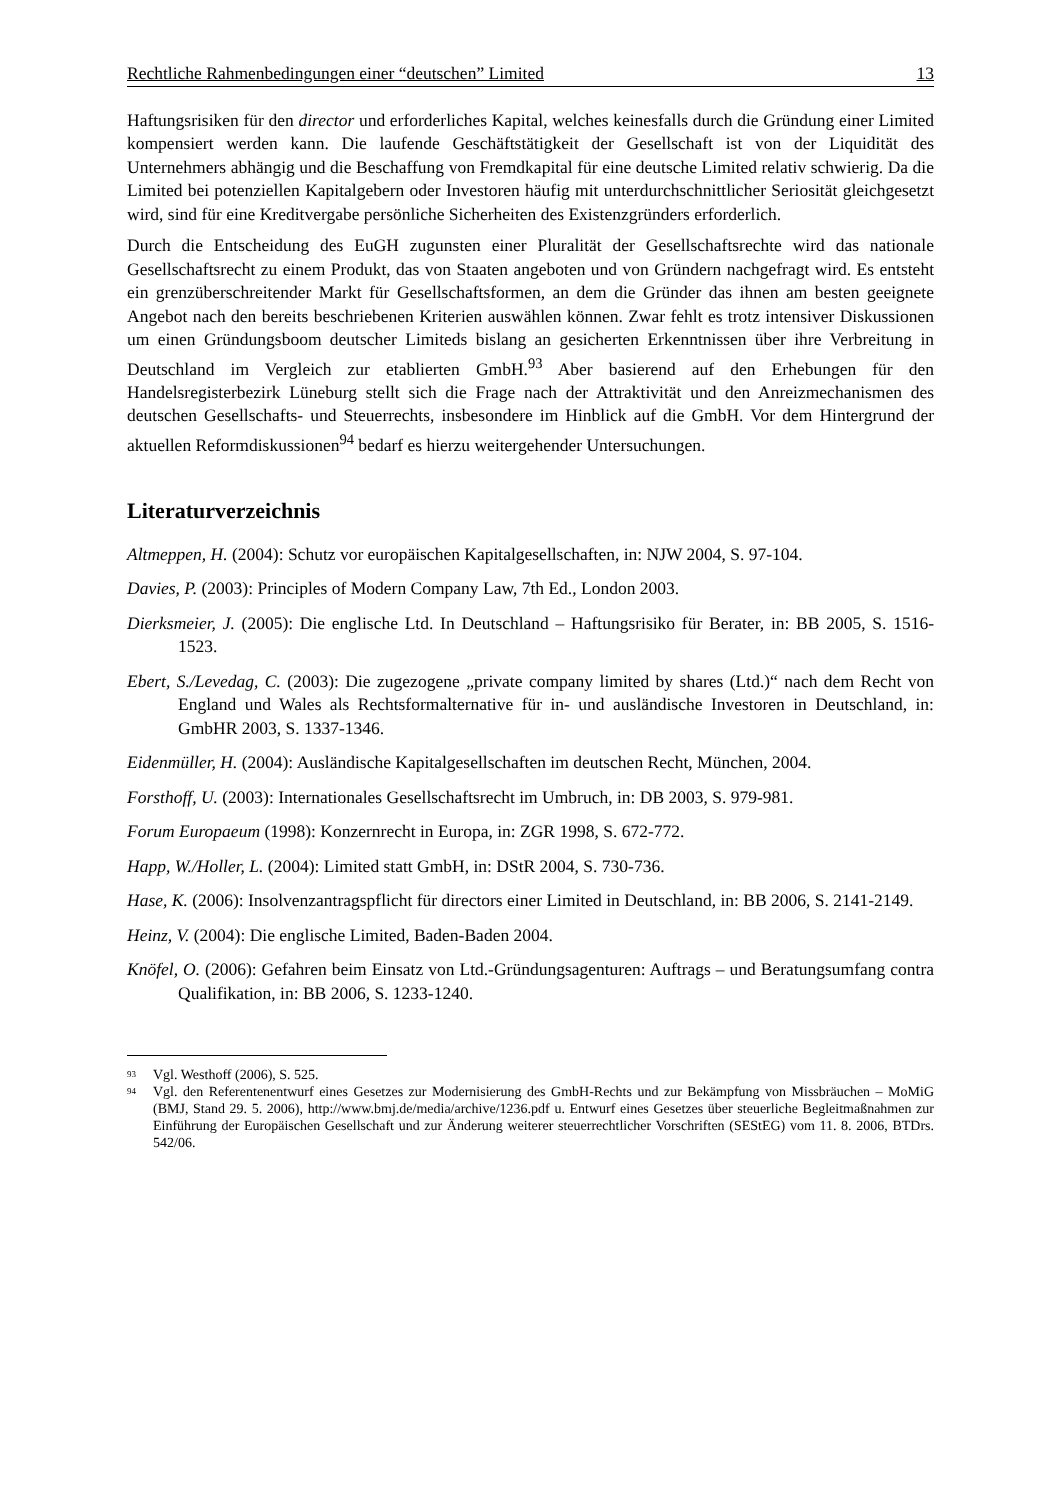Rechtliche Rahmenbedingungen einer “deutschen” Limited 13
Haftungsrisiken für den director und erforderliches Kapital, welches keinesfalls durch die Gründung einer Limited kompensiert werden kann. Die laufende Geschäftstätigkeit der Gesellschaft ist von der Liquidität des Unternehmers abhängig und die Beschaffung von Fremdkapital für eine deutsche Limited relativ schwierig. Da die Limited bei potenziellen Kapitalgebern oder Investoren häufig mit unterdurchschnittlicher Seriosität gleichgesetzt wird, sind für eine Kreditvergabe persönliche Sicherheiten des Existenzgründers erforderlich.
Durch die Entscheidung des EuGH zugunsten einer Pluralität der Gesellschaftsrechte wird das nationale Gesellschaftsrecht zu einem Produkt, das von Staaten angeboten und von Gründern nachgefragt wird. Es entsteht ein grenzüberschreitender Markt für Gesellschaftsformen, an dem die Gründer das ihnen am besten geeignete Angebot nach den bereits beschriebenen Kriterien auswählen können. Zwar fehlt es trotz intensiver Diskussionen um einen Gründungsboom deutscher Limiteds bislang an gesicherten Erkenntnissen über ihre Verbreitung in Deutschland im Vergleich zur etablierten GmbH.<sup>93</sup> Aber basierend auf den Erhebungen für den Handelsregisterbezirk Lüneburg stellt sich die Frage nach der Attraktivität und den Anreizmechanismen des deutschen Gesellschafts- und Steuerrechts, insbesondere im Hinblick auf die GmbH. Vor dem Hintergrund der aktuellen Reformdiskussionen<sup>94</sup> bedarf es hierzu weitergehender Untersuchungen.
Literaturverzeichnis
Altmeppen, H. (2004): Schutz vor europäischen Kapitalgesellschaften, in: NJW 2004, S. 97-104.
Davies, P. (2003): Principles of Modern Company Law, 7th Ed., London 2003.
Dierksmeier, J. (2005): Die englische Ltd. In Deutschland – Haftungsrisiko für Berater, in: BB 2005, S. 1516-1523.
Ebert, S./Levedag, C. (2003): Die zugezogene „private company limited by shares (Ltd.)“ nach dem Recht von England und Wales als Rechtsformalternative für in- und ausländische Investoren in Deutschland, in: GmbHR 2003, S. 1337-1346.
Eidenmüller, H. (2004): Ausländische Kapitalgesellschaften im deutschen Recht, München, 2004.
Forsthoff, U. (2003): Internationales Gesellschaftsrecht im Umbruch, in: DB 2003, S. 979-981.
Forum Europaeum (1998): Konzernrecht in Europa, in: ZGR 1998, S. 672-772.
Happ, W./Holler, L. (2004): Limited statt GmbH, in: DStR 2004, S. 730-736.
Hase, K. (2006): Insolvenzantragspflicht für directors einer Limited in Deutschland, in: BB 2006, S. 2141-2149.
Heinz, V. (2004): Die englische Limited, Baden-Baden 2004.
Knöfel, O. (2006): Gefahren beim Einsatz von Ltd.-Gründungsagenturen: Auftrags – und Beratungsumfang contra Qualifikation, in: BB 2006, S. 1233-1240.
<sup>93</sup> Vgl. Westhoff (2006), S. 525.
<sup>94</sup> Vgl. den Referentenentwurf eines Gesetzes zur Modernisierung des GmbH-Rechts und zur Bekämpfung von Missbräuchen – MoMiG (BMJ, Stand 29. 5. 2006), http://www.bmj.de/media/archive/1236.pdf u. Entwurf eines Gesetzes über steuerliche Begleitmaßnahmen zur Einführung der Europäischen Gesellschaft und zur Änderung weiterer steuerrechtlicher Vorschriften (SEStEG) vom 11. 8. 2006, BTDrs. 542/06.